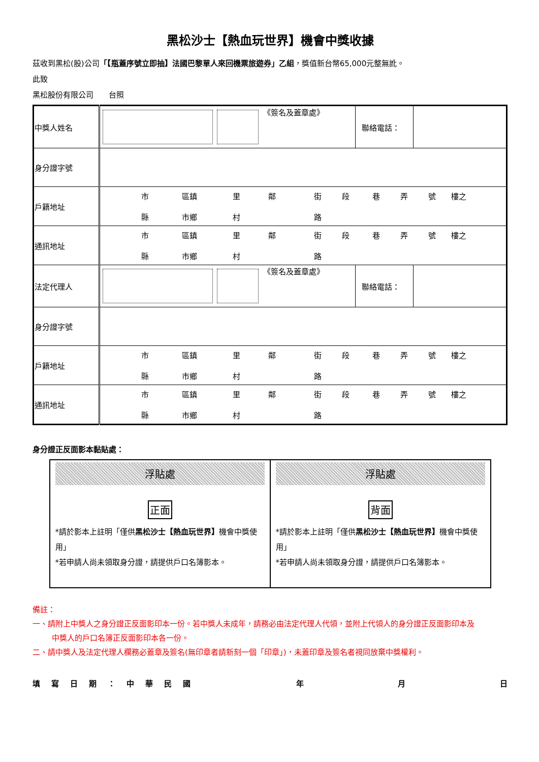黑松沙士【熱血玩世界】機會中獎收據
茲收到黑松(股)公司「【瓶蓋序號立即抽】法國巴黎單人來回機票旅遊券」乙組，獎值新台幣65,000元整無訛。
此致
黑松股份有限公司　　台照
| 中獎人姓名 | 《簽名及蓋章處》 | 聯絡電話： | |
| 身分證字號 | | | |
| 戶籍地址 | 市 區鎮 里 鄰 街 段 巷 弄 號 樓之 縣 市鄉 村 路 | | |
| 通訊地址 | 市 區鎮 里 鄰 街 段 巷 弄 號 樓之 縣 市鄉 村 路 | | |
| 法定代理人 | 《簽名及蓋章處》 | 聯絡電話： | |
| 身分證字號 | | | |
| 戶籍地址 | 市 區鎮 里 鄰 街 段 巷 弄 號 樓之 縣 市鄉 村 路 | | |
| 通訊地址 | 市 區鎮 里 鄰 街 段 巷 弄 號 樓之 縣 市鄉 村 路 | | |
身分證正反面影本黏貼處：
浮貼處
正面
*請於影本上註明「僅供黑松沙士【熱血玩世界】機會中獎使用」
*若申請人尚未領取身分證，請提供戶口名簿影本。
浮貼處
背面
*請於影本上註明「僅供黑松沙士【熱血玩世界】機會中獎使用」
*若申請人尚未領取身分證，請提供戶口名簿影本。
備註：
一、請附上中獎人之身分證正反面影印本一份。若中獎人未成年，請務必由法定代理人代領，並附上代領人的身分證正反面影印本及
中獎人的戶口名簿正反面影印本各一份。
二、請中獎人及法定代理人欄務必蓋章及簽名(無印章者請新刻一個「印章」)，未蓋印章及簽名者視同放棄中獎權利。
填寫日期：中華民國 年 月 日